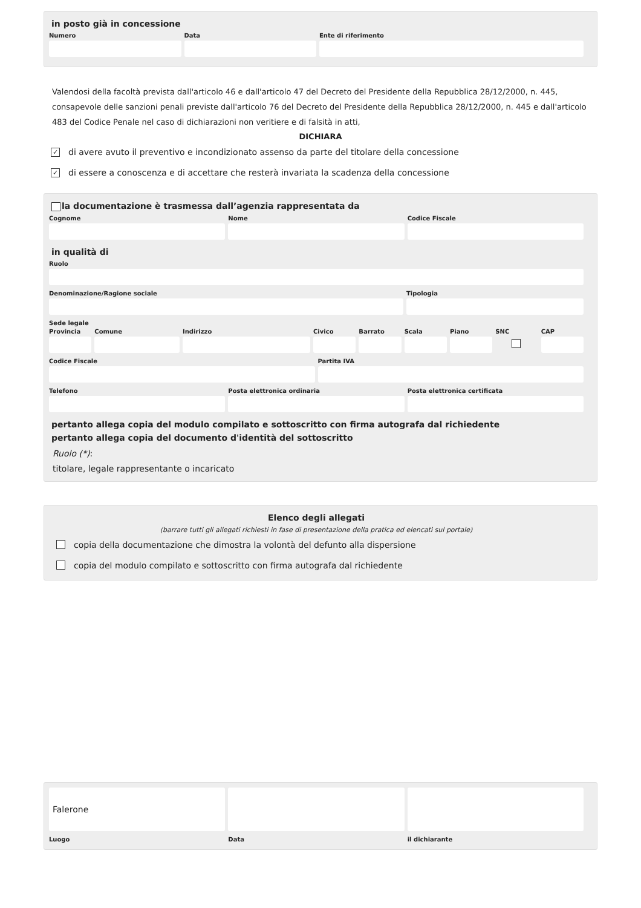in posto già in concessione
Numero Data Ente di riferimento
Valendosi della facoltà prevista dall'articolo 46 e dall'articolo 47 del Decreto del Presidente della Repubblica 28/12/2000, n. 445, consapevole delle sanzioni penali previste dall'articolo 76 del Decreto del Presidente della Repubblica 28/12/2000, n. 445 e dall'articolo 483 del Codice Penale nel caso di dichiarazioni non veritiere e di falsità in atti,
DICHIARA
✓
di avere avuto il preventivo e incondizionato assenso da parte del titolare della concessione
✓
di essere a conoscenza e di accettare che resterà invariata la scadenza della concessione
la documentazione è trasmessa dall’agenzia rappresentata da
Cognome Nome Codice Fiscale
in qualità di
Ruolo
Denominazione/Ragione sociale Tipologia
Sede legale
Provincia Comune Indirizzo Civico Barrato Scala Piano SNC CAP
Codice Fiscale Partita IVA
Telefono Posta elettronica ordinaria Posta elettronica certificata
pertanto allega copia del modulo compilato e sottoscritto con firma autografa dal richiedente
pertanto allega copia del documento d'identità del sottoscritto
Ruolo (*):
titolare, legale rappresentante o incaricato
Elenco degli allegati
(barrare tutti gli allegati richiesti in fase di presentazione della pratica ed elencati sul portale)
copia della documentazione che dimostra la volontà del defunto alla dispersione
copia del modulo compilato e sottoscritto con firma autografa dal richiedente
Falerone
Luogo
Data il dichiarante